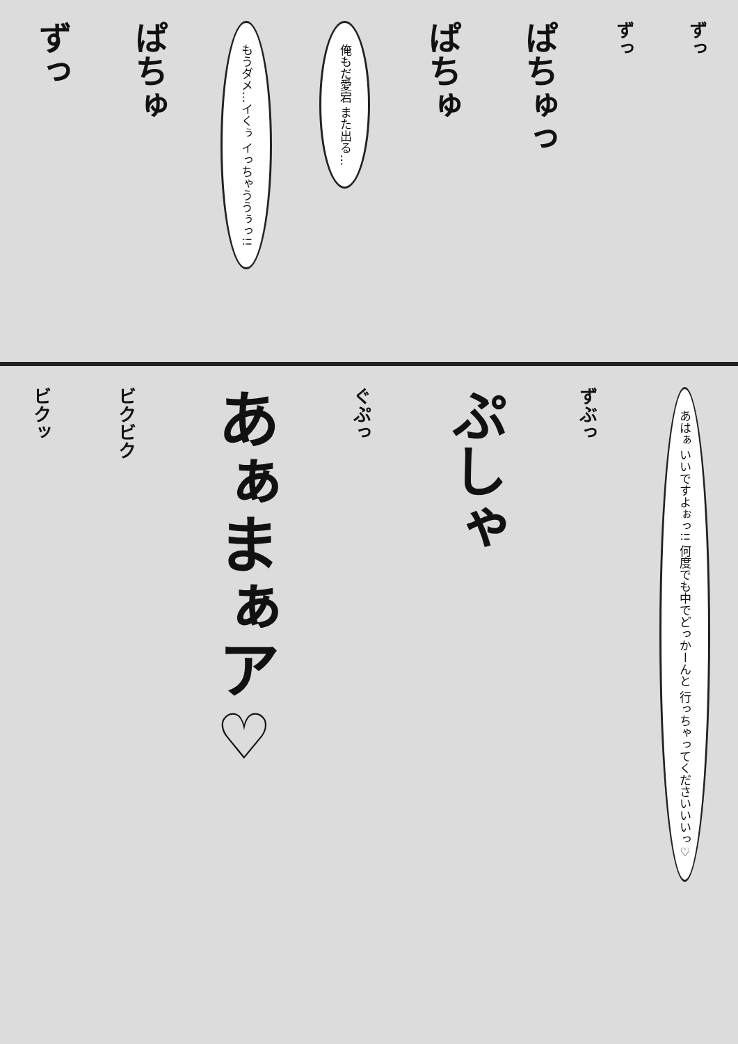ずっ
ぱちゅ
もうダメ…イくぅ イっちゃううぅっ!!
俺もだ愛宕 また出る…
ぱちゅ
ぱちゅっ
ずっ
ずっ
ビクッ
ビクビク
あぁまぁア♡
ぐぷっ
ぷしゃ
ずぶっ
あはぁ いいですよぉっ!! 何度でも中でどっかーんと 行っちゃってくださいいいっ♡